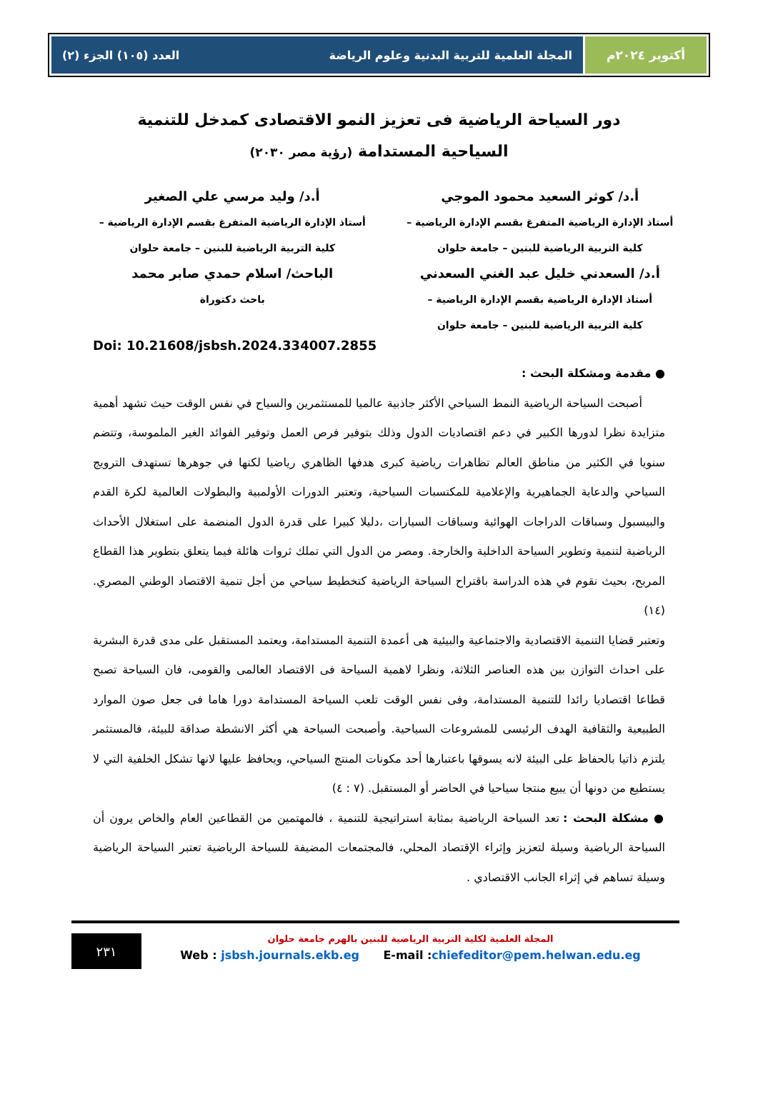أكتوبر ٢٠٢٤م المجلة العلمية للتربية البدنية وعلوم الرياضة العدد (١٠٥) الجزء (٢)
دور السياحة الرياضية فى تعزيز النمو الاقتصادى كمدخل للتنمية
السياحية المستدامة (رؤية مصر ٢٠٣٠)
أ.د/ كوثر السعيد محمود الموجي
أستاذ الإدارة الرياضية المتفرغ بقسم الإدارة الرياضية –
كلية التربية الرياضية للبنين – جامعة حلوان
أ.د/ السعدني خليل عبد الغني السعدني
أستاذ الإدارة الرياضية بقسم الإدارة الرياضية –
كلية التربية الرياضية للبنين – جامعة حلوان
أ.د/ وليد مرسي علي الصغير
أستاذ الإدارة الرياضية المتفرغ بقسم الإدارة الرياضية –
كلية التربية الرياضية للبنين – جامعة حلوان
الباحث/ اسلام حمدي صابر محمد
باحث دكتوراة
Doi: 10.21608/jsbsh.2024.334007.2855
● مقدمة ومشكلة البحث :
أصبحت السياحة الرياضية النمط السياحي الأكثر جاذبية عالميا للمستثمرين والسياح في نفس الوقت حيث تشهد أهمية متزايدة نظرا لدورها الكبير في دعم اقتصاديات الدول وذلك بتوفير فرص العمل وتوفير الفوائد الغير الملموسة، وتتضم سنويا في الكثير من مناطق العالم تظاهرات رياضية كبرى هدفها الظاهري رياضيا لكنها في جوهرها تستهدف الترويج السياحي والدعاية الجماهيرية والإعلامية للمكتسبات السياحية، وتعتبر الدورات الأولمبية والبطولات العالمية لكرة القدم والبيسبول وسباقات الدراجات الهوائية وسباقات السيارات ،دليلا كبيرا على قدرة الدول المنضمة على استغلال الأحداث الرياضية لتنمية وتطوير السياحة الداخلية والخارجة. ومصر من الدول التي تملك ثروات هائلة فيما يتعلق بتطوير هذا القطاع المربح، بحيث نقوم في هذه الدراسة باقتراح السياحة الرياضية كتخطيط سياحي من أجل تنمية الاقتصاد الوطني المصري. (١٤)
وتعتبر قضايا التنمية الاقتصادية والاجتماعية والبيئية هى أعمدة التنمية المستدامة، ويعتمد المستقبل على مدى قدرة البشرية على احداث التوازن بين هذه العناصر الثلاثة، ونظرا لاهمية السياحة فى الاقتصاد العالمى والقومى، فان السياحة تصبح قطاعا اقتصاديا رائدا للتنمية المستدامة، وفى نفس الوقت تلعب السياحة المستدامة دورا هاما فى جعل صون الموارد الطبيعية والثقافية الهدف الرئيسى للمشروعات السياحية. وأصبحت السياحة هي أكثر الانشطة صداقة للبيئة، فالمستثمر يلتزم ذاتيا بالحفاظ على البيئة لانه يسوقها باعتبارها أحد مكونات المنتج السياحي، ويحافظ عليها لانها تشكل الخلفية التي لا يستطيع من دونها أن يبيع منتجا سياحيا في الحاضر أو المستقبل. (٧ : ٤)
● مشكلة البحث : تعد السياحة الرياضية بمثابة استراتيجية للتنمية ، فالمهتمين من القطاعين العام والخاص يرون أن السياحة الرياضية وسيلة لتعزيز وإثراء الإقتصاد المحلي، فالمجتمعات المضيفة للسياحة الرياضية تعتبر السياحة الرياضية وسيلة تساهم في إثراء الجانب الاقتصادي .
المجلة العلمية لكلية التربية الرياضية للبنين بالهرم جامعة حلوان
Web : jsbsh.journals.ekb.eg E-mail :chiefeditor@pem.helwan.edu.eg
٢٣١